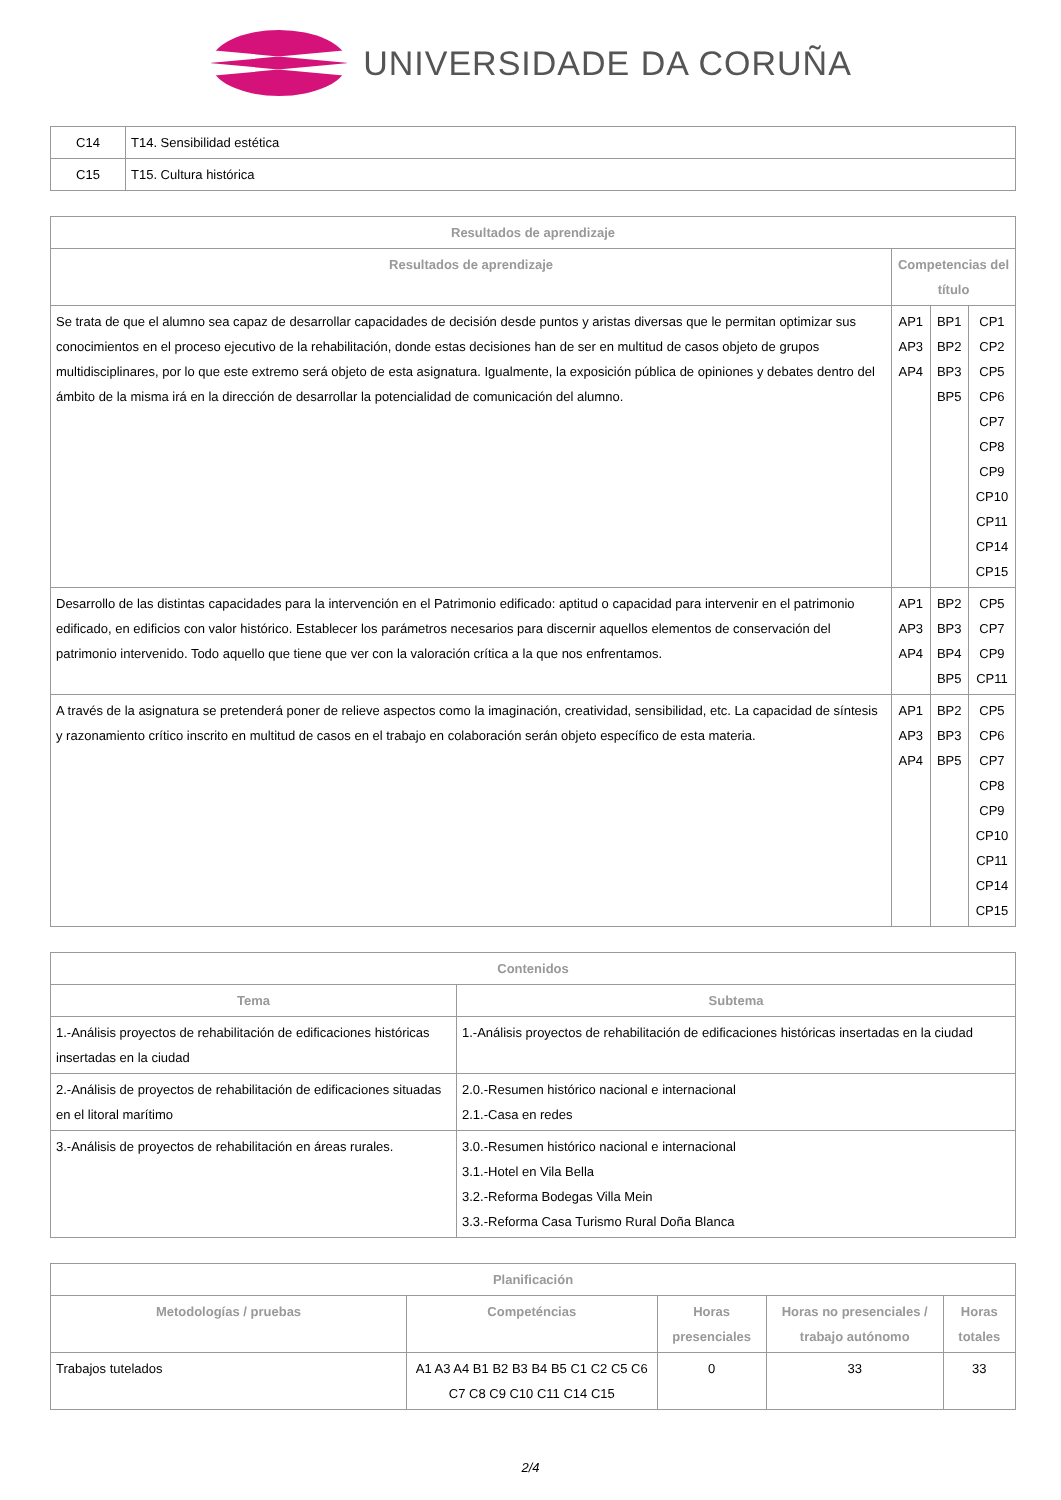UNIVERSIDADE DA CORUÑA
| C14 | T14. Sensibilidad estética |
| C15 | T15. Cultura histórica |
| Resultados de aprendizaje | | | |
| --- | --- | --- | --- |
| Resultados de aprendizaje | Competencias del título | | |
| Se trata de que el alumno sea capaz de desarrollar capacidades de decisión desde puntos y aristas diversas que le permitan optimizar sus conocimientos en el proceso ejecutivo de la rehabilitación, donde estas decisiones han de ser en multitud de casos objeto de grupos multidisciplinares, por lo que este extremo será objeto de esta asignatura. Igualmente, la exposición pública de opiniones y debates dentro del ámbito de la misma irá en la dirección de desarrollar la potencialidad de comunicación del alumno. | AP1 AP3 AP4 | BP1 BP2 BP3 BP5 | CP1 CP2 CP5 CP6 CP7 CP8 CP9 CP10 CP11 CP14 CP15 |
| Desarrollo de las distintas capacidades para la intervención en el Patrimonio edificado: aptitud o capacidad para intervenir en el patrimonio edificado, en edificios con valor histórico. Establecer los parámetros necesarios para discernir aquellos elementos de conservación del patrimonio intervenido. Todo aquello que tiene que ver con la valoración crítica a la que nos enfrentamos. | AP1 AP3 AP4 | BP2 BP3 BP4 BP5 | CP5 CP7 CP9 CP11 |
| A través de la asignatura se pretenderá poner de relieve aspectos como la imaginación, creatividad, sensibilidad, etc. La capacidad de síntesis y razonamiento crítico inscrito en multitud de casos en el trabajo en colaboración serán objeto específico de esta materia. | AP1 AP3 AP4 | BP2 BP3 BP5 | CP5 CP6 CP7 CP8 CP9 CP10 CP11 CP14 CP15 |
| Contenidos | |
| --- | --- |
| Tema | Subtema |
| 1.-Análisis proyectos de rehabilitación de edificaciones históricas insertadas en la ciudad | 1.-Análisis proyectos de rehabilitación de edificaciones históricas insertadas en la ciudad |
| 2.-Análisis de proyectos de rehabilitación de edificaciones situadas en el litoral marítimo | 2.0.-Resumen histórico nacional e internacional 2.1.-Casa en redes |
| 3.-Análisis de proyectos de rehabilitación en áreas rurales. | 3.0.-Resumen histórico nacional e internacional 3.1.-Hotel en Vila Bella 3.2.-Reforma Bodegas Villa Mein 3.3.-Reforma Casa Turismo Rural Doña Blanca |
| Planificación | | | | |
| --- | --- | --- | --- | --- |
| Metodologías / pruebas | Competéncias | Horas presenciales | Horas no presenciales / trabajo autónomo | Horas totales |
| Trabajos tutelados | A1 A3 A4 B1 B2 B3 B4 B5 C1 C2 C5 C6 C7 C8 C9 C10 C11 C14 C15 | 0 | 33 | 33 |
2/4